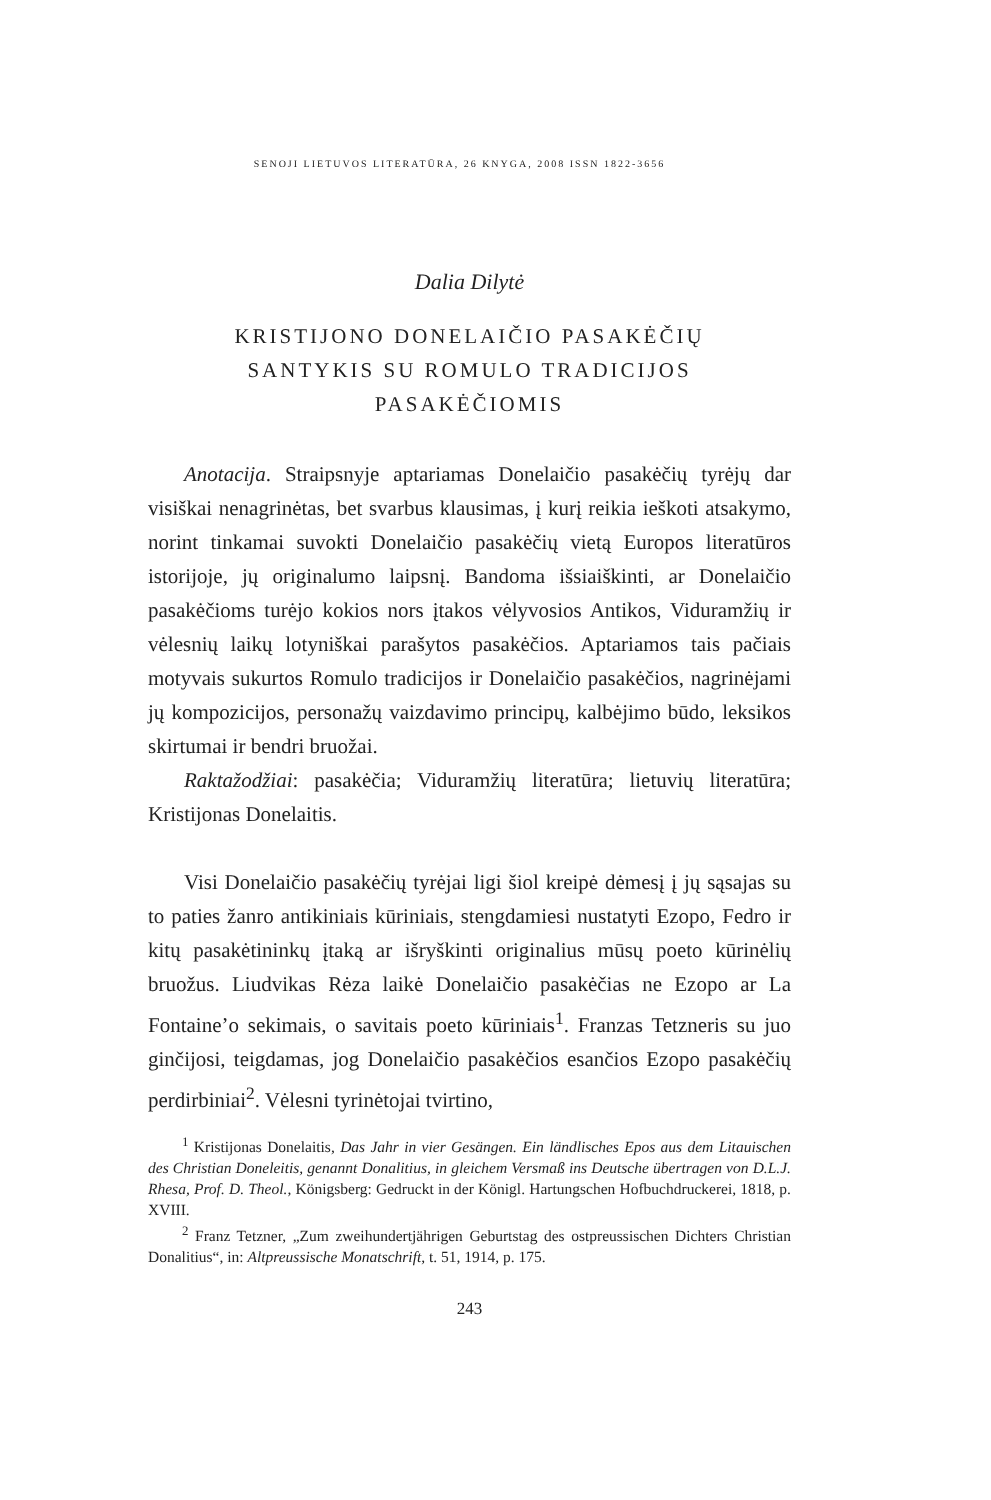SENOJI LIETUVOS LITERATŪRA, 26 KNYGA, 2008 ISSN 1822-3656
Dalia Dilytė
KRISTIJONO DONELAIČIO PASAKĖČIŲ
SANTYKIS SU ROMULO TRADICIJOS
PASAKĖČIOMIS
Anotacija. Straipsnyje aptariamas Donelaičio pasakėčių tyrėjų dar visiškai nenagrinėtas, bet svarbus klausimas, į kurį reikia ieškoti atsakymo, norint tinkamai suvokti Donelaičio pasakėčių vietą Europos literatūros istorijoje, jų originalumo laipsnį. Bandoma išsiaiškinti, ar Donelaičio pasakėčioms turėjo kokios nors įtakos vėlyvosios Antikos, Viduramžių ir vėlesnių laikų lotyniškai parašytos pasakėčios. Aptariamos tais pačiais motyvais sukurtos Romulo tradicijos ir Donelaičio pasakėčios, nagrinėjami jų kompozicijos, personažų vaizdavimo principų, kalbėjimo būdo, leksikos skirtumai ir bendri bruožai.
Raktažodžiai: pasakėčia; Viduramžių literatūra; lietuvių literatūra; Kristijonas Donelaitis.
Visi Donelaičio pasakėčių tyrėjai ligi šiol kreipė dėmesį į jų sąsajas su to paties žanro antikiniais kūriniais, stengdamiesi nustatyti Ezopo, Fedro ir kitų pasakėtininkų įtaką ar išryškinti originalius mūsų poeto kūrinėlių bruožus. Liudvikas Rėza laikė Donelaičio pasakėčias ne Ezopo ar La Fontaine’o sekimais, o savitais poeto kūriniais<sup>1</sup>. Franzas Tetzneris su juo ginčijosi, teigdamas, jog Donelaičio pasakėčios esančios Ezopo pasakėčių perdirbiniai<sup>2</sup>. Vėlesni tyrinėtojai tvirtino,
<sup>1</sup> Kristijonas Donelaitis, Das Jahr in vier Gesängen. Ein ländlisches Epos aus dem Litauischen des Christian Doneleitis, genannt Donalitius, in gleichem Versmaß ins Deutsche übertragen von D.L.J. Rhesa, Prof. D. Theol., Königsberg: Gedruckt in der Königl. Hartungschen Hofbuchdruckerei, 1818, p. XVIII.
<sup>2</sup> Franz Tetzner, „Zum zweihundertjährigen Geburtstag des ostpreussischen Dichters Christian Donalitius“, in: Altpreussische Monatschrift, t. 51, 1914, p. 175.
243